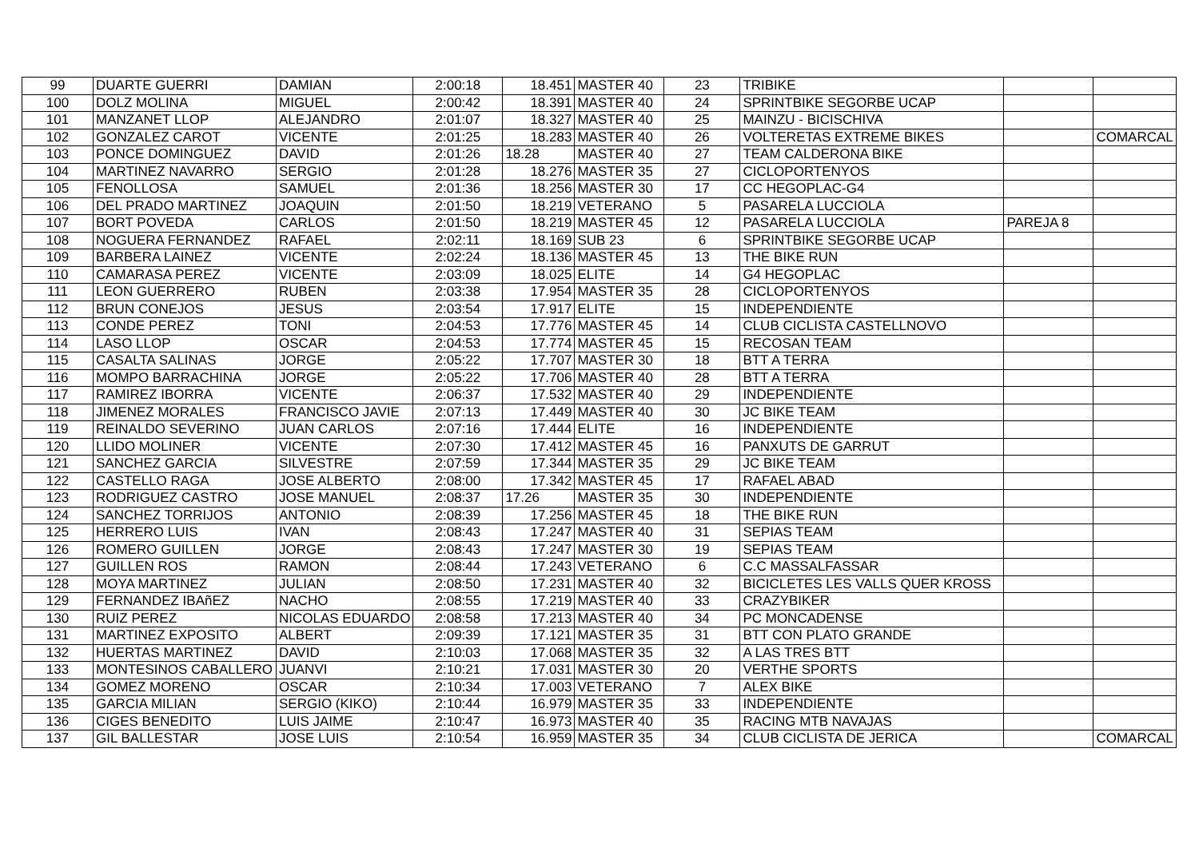| 99 | DUARTE GUERRI | DAMIAN | 2:00:18 | 18.451 | MASTER 40 | 23 | TRIBIKE | | |
| 100 | DOLZ MOLINA | MIGUEL | 2:00:42 | 18.391 | MASTER 40 | 24 | SPRINTBIKE SEGORBE UCAP | | |
| 101 | MANZANET LLOP | ALEJANDRO | 2:01:07 | 18.327 | MASTER 40 | 25 | MAINZU - BICISCHIVA | | |
| 102 | GONZALEZ CAROT | VICENTE | 2:01:25 | 18.283 | MASTER 40 | 26 | VOLTERETAS EXTREME BIKES | | COMARCAL |
| 103 | PONCE DOMINGUEZ | DAVID | 2:01:26 | 18.28 | MASTER 40 | 27 | TEAM CALDERONA BIKE | | |
| 104 | MARTINEZ NAVARRO | SERGIO | 2:01:28 | 18.276 | MASTER 35 | 27 | CICLOPORTENYOS | | |
| 105 | FENOLLOSA | SAMUEL | 2:01:36 | 18.256 | MASTER 30 | 17 | CC HEGOPLAC-G4 | | |
| 106 | DEL PRADO MARTINEZ | JOAQUIN | 2:01:50 | 18.219 | VETERANO | 5 | PASARELA LUCCIOLA | | |
| 107 | BORT POVEDA | CARLOS | 2:01:50 | 18.219 | MASTER 45 | 12 | PASARELA LUCCIOLA | PAREJA 8 | |
| 108 | NOGUERA FERNANDEZ | RAFAEL | 2:02:11 | 18.169 | SUB 23 | 6 | SPRINTBIKE SEGORBE UCAP | | |
| 109 | BARBERA LAINEZ | VICENTE | 2:02:24 | 18.136 | MASTER 45 | 13 | THE BIKE RUN | | |
| 110 | CAMARASA PEREZ | VICENTE | 2:03:09 | 18.025 | ELITE | 14 | G4 HEGOPLAC | | |
| 111 | LEON GUERRERO | RUBEN | 2:03:38 | 17.954 | MASTER 35 | 28 | CICLOPORTENYOS | | |
| 112 | BRUN CONEJOS | JESUS | 2:03:54 | 17.917 | ELITE | 15 | INDEPENDIENTE | | |
| 113 | CONDE PEREZ | TONI | 2:04:53 | 17.776 | MASTER 45 | 14 | CLUB CICLISTA CASTELLNOVO | | |
| 114 | LASO LLOP | OSCAR | 2:04:53 | 17.774 | MASTER 45 | 15 | RECOSAN TEAM | | |
| 115 | CASALTA SALINAS | JORGE | 2:05:22 | 17.707 | MASTER 30 | 18 | BTT A TERRA | | |
| 116 | MOMPO BARRACHINA | JORGE | 2:05:22 | 17.706 | MASTER 40 | 28 | BTT A TERRA | | |
| 117 | RAMIREZ IBORRA | VICENTE | 2:06:37 | 17.532 | MASTER 40 | 29 | INDEPENDIENTE | | |
| 118 | JIMENEZ MORALES | FRANCISCO JAVIE | 2:07:13 | 17.449 | MASTER 40 | 30 | JC BIKE TEAM | | |
| 119 | REINALDO SEVERINO | JUAN CARLOS | 2:07:16 | 17.444 | ELITE | 16 | INDEPENDIENTE | | |
| 120 | LLIDO MOLINER | VICENTE | 2:07:30 | 17.412 | MASTER 45 | 16 | PANXUTS DE GARRUT | | |
| 121 | SANCHEZ GARCIA | SILVESTRE | 2:07:59 | 17.344 | MASTER 35 | 29 | JC BIKE TEAM | | |
| 122 | CASTELLO RAGA | JOSE ALBERTO | 2:08:00 | 17.342 | MASTER 45 | 17 | RAFAEL ABAD | | |
| 123 | RODRIGUEZ CASTRO | JOSE MANUEL | 2:08:37 | 17.26 | MASTER 35 | 30 | INDEPENDIENTE | | |
| 124 | SANCHEZ TORRIJOS | ANTONIO | 2:08:39 | 17.256 | MASTER 45 | 18 | THE BIKE RUN | | |
| 125 | HERRERO LUIS | IVAN | 2:08:43 | 17.247 | MASTER 40 | 31 | SEPIAS TEAM | | |
| 126 | ROMERO GUILLEN | JORGE | 2:08:43 | 17.247 | MASTER 30 | 19 | SEPIAS TEAM | | |
| 127 | GUILLEN ROS | RAMON | 2:08:44 | 17.243 | VETERANO | 6 | C.C MASSALFASSAR | | |
| 128 | MOYA MARTINEZ | JULIAN | 2:08:50 | 17.231 | MASTER 40 | 32 | BICICLETES LES VALLS QUER KROSS | | |
| 129 | FERNANDEZ IBAñEZ | NACHO | 2:08:55 | 17.219 | MASTER 40 | 33 | CRAZYBIKER | | |
| 130 | RUIZ PEREZ | NICOLAS EDUARDO | 2:08:58 | 17.213 | MASTER 40 | 34 | PC MONCADENSE | | |
| 131 | MARTINEZ EXPOSITO | ALBERT | 2:09:39 | 17.121 | MASTER 35 | 31 | BTT CON PLATO GRANDE | | |
| 132 | HUERTAS MARTINEZ | DAVID | 2:10:03 | 17.068 | MASTER 35 | 32 | A LAS TRES BTT | | |
| 133 | MONTESINOS CABALLERO | JUANVI | 2:10:21 | 17.031 | MASTER 30 | 20 | VERTHE SPORTS | | |
| 134 | GOMEZ MORENO | OSCAR | 2:10:34 | 17.003 | VETERANO | 7 | ALEX BIKE | | |
| 135 | GARCIA MILIAN | SERGIO (KIKO) | 2:10:44 | 16.979 | MASTER 35 | 33 | INDEPENDIENTE | | |
| 136 | CIGES BENEDITO | LUIS JAIME | 2:10:47 | 16.973 | MASTER 40 | 35 | RACING MTB NAVAJAS | | |
| 137 | GIL BALLESTAR | JOSE LUIS | 2:10:54 | 16.959 | MASTER 35 | 34 | CLUB CICLISTA DE JERICA | | COMARCAL |